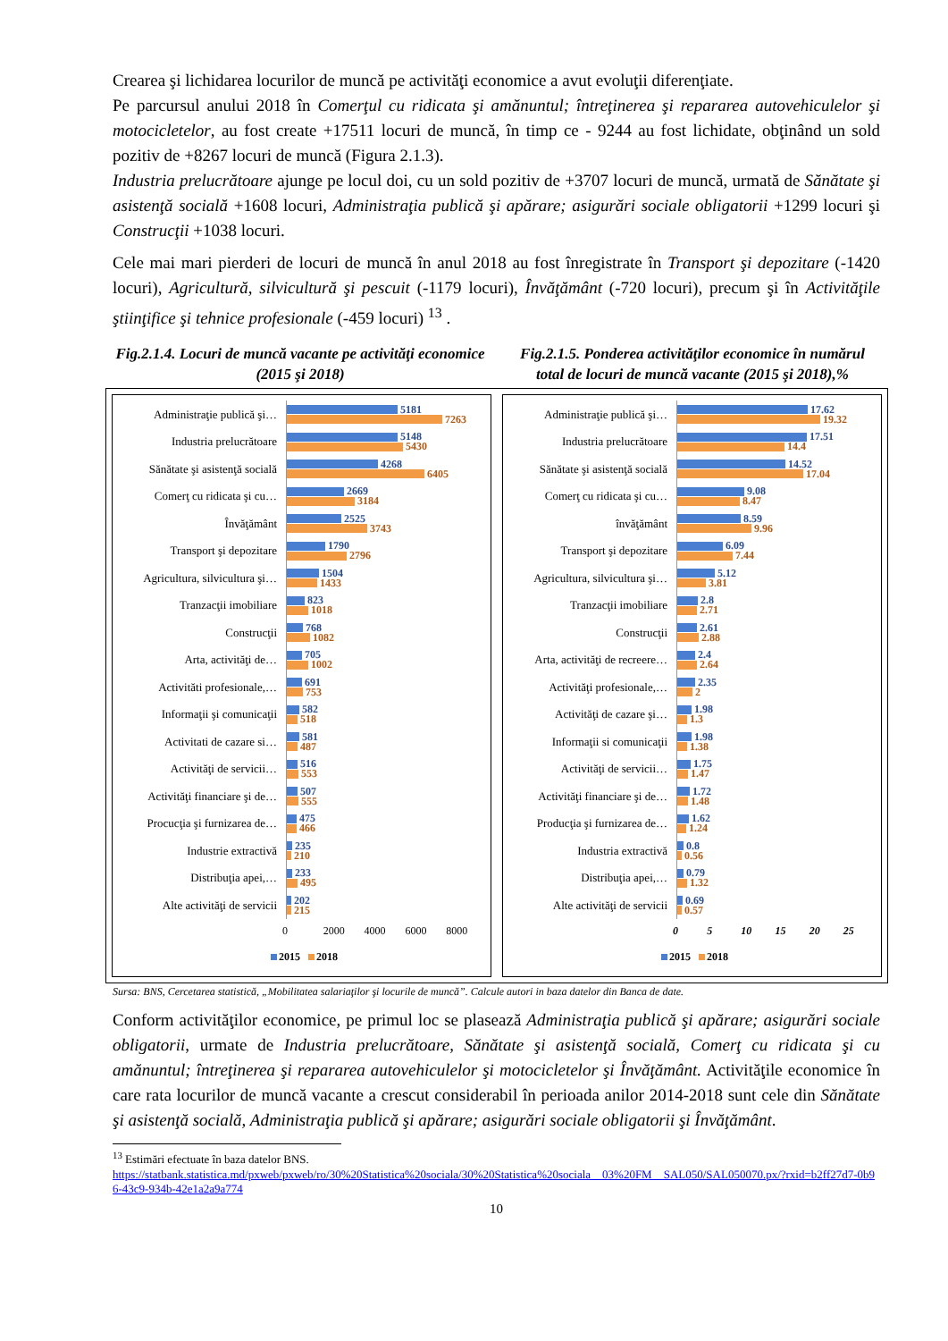Crearea şi lichidarea locurilor de muncă pe activităţi economice a avut evoluţii diferenţiate.
Pe parcursul anului 2018 în Comerţul cu ridicata şi amănuntul; întreţinerea şi repararea autovehiculelor şi motocicletelor, au fost create +17511 locuri de muncă, în timp ce - 9244 au fost lichidate, obţinând un sold pozitiv de +8267 locuri de muncă (Figura 2.1.3).
Industria prelucrătoare ajunge pe locul doi, cu un sold pozitiv de +3707 locuri de muncă, urmată de Sănătate şi asistenţă socială +1608 locuri, Administraţia publică şi apărare; asigurări sociale obligatorii +1299 locuri şi Construcţii +1038 locuri.
Cele mai mari pierderi de locuri de muncă în anul 2018 au fost înregistrate în Transport şi depozitare (-1420 locuri), Agricultură, silvicultură şi pescuit (-1179 locuri), Învăţământ (-720 locuri), precum şi în Activităţile ştiinţifice şi tehnice profesionale (-459 locuri) <sup>13</sup> .
Fig.2.1.4. Locuri de muncă vacante pe activităţi economice (2015 şi 2018)
Fig.2.1.5. Ponderea activităţilor economice în numărul total de locuri de muncă vacante (2015 şi 2018),%
Administraţie publică şi…
5181
7263
Industria prelucrătoare
5148
5430
Sănătate şi asistenţă socială
4268
6405
Comerţ cu ridicata şi cu…
2669
3184
Învăţământ
2525
3743
Transport şi depozitare
1790
2796
Agricultura, silvicultura şi…
1504
1433
Tranzacţii imobiliare
823
1018
Construcţii
768
1082
Arta, activităţi de…
705
1002
Activităti profesionale,…
691
753
Informaţii şi comunicaţii
582
518
Activitati de cazare si…
581
487
Activităţi de servicii…
516
553
Activităţi financiare şi de…
507
555
Procucţia şi furnizarea de…
475
466
Industrie extractivă
235
210
Distribuţia apei,…
233
495
Alte activităţi de servicii
202
215
0 2000 4000 6000 8000
2015 2018
Administraţie publică şi…
17.62
19.32
Industria prelucrătoare
17.51
14.4
Sănătate şi asistenţă socială
14.52
17.04
Comerţ cu ridicata şi cu…
9.08
8.47
învăţământ
8.59
9.96
Transport şi depozitare
6.09
7.44
Agricultura, silvicultura şi…
5.12
3.81
Tranzacţii imobiliare
2.8
2.71
Construcţii
2.61
2.88
Arta, activităţi de recreere…
2.4
2.64
Activităţi profesionale,…
2.35
2
Activităţi de cazare şi…
1.98
1.3
Informaţii si comunicaţii
1.98
1.38
Activităţi de servicii…
1.75
1.47
Activităţi financiare şi de…
1.72
1.48
Producţia şi furnizarea de…
1.62
1.24
Industria extractivă
0.8
0.56
Distribuţia apei,…
0.79
1.32
Alte activităţi de servicii
0.69
0.57
0 5 10 15 20 25
2015 2018
Sursa: BNS, Cercetarea statistică, „Mobilitatea salariaţilor şi locurile de muncă”. Calcule autori in baza datelor din Banca de date.
Conform activităţilor economice, pe primul loc se plasează Administraţia publică şi apărare; asigurări sociale obligatorii, urmate de Industria prelucrătoare, Sănătate şi asistenţă socială, Comerţ cu ridicata şi cu amănuntul; întreţinerea şi repararea autovehiculelor şi motocicletelor şi Învăţământ. Activităţile economice în care rata locurilor de muncă vacante a crescut considerabil în perioada anilor 2014-2018 sunt cele din Sănătate şi asistenţă socială, Administraţia publică şi apărare; asigurări sociale obligatorii şi Învăţământ.
<sup>13</sup> Estimări efectuate în baza datelor BNS.
https://statbank.statistica.md/pxweb/pxweb/ro/30%20Statistica%20sociala/30%20Statistica%20sociala__03%20FM__SAL050/SAL050070.px/?rxid=b2ff27d7-0b96-43c9-934b-42e1a2a9a774
10